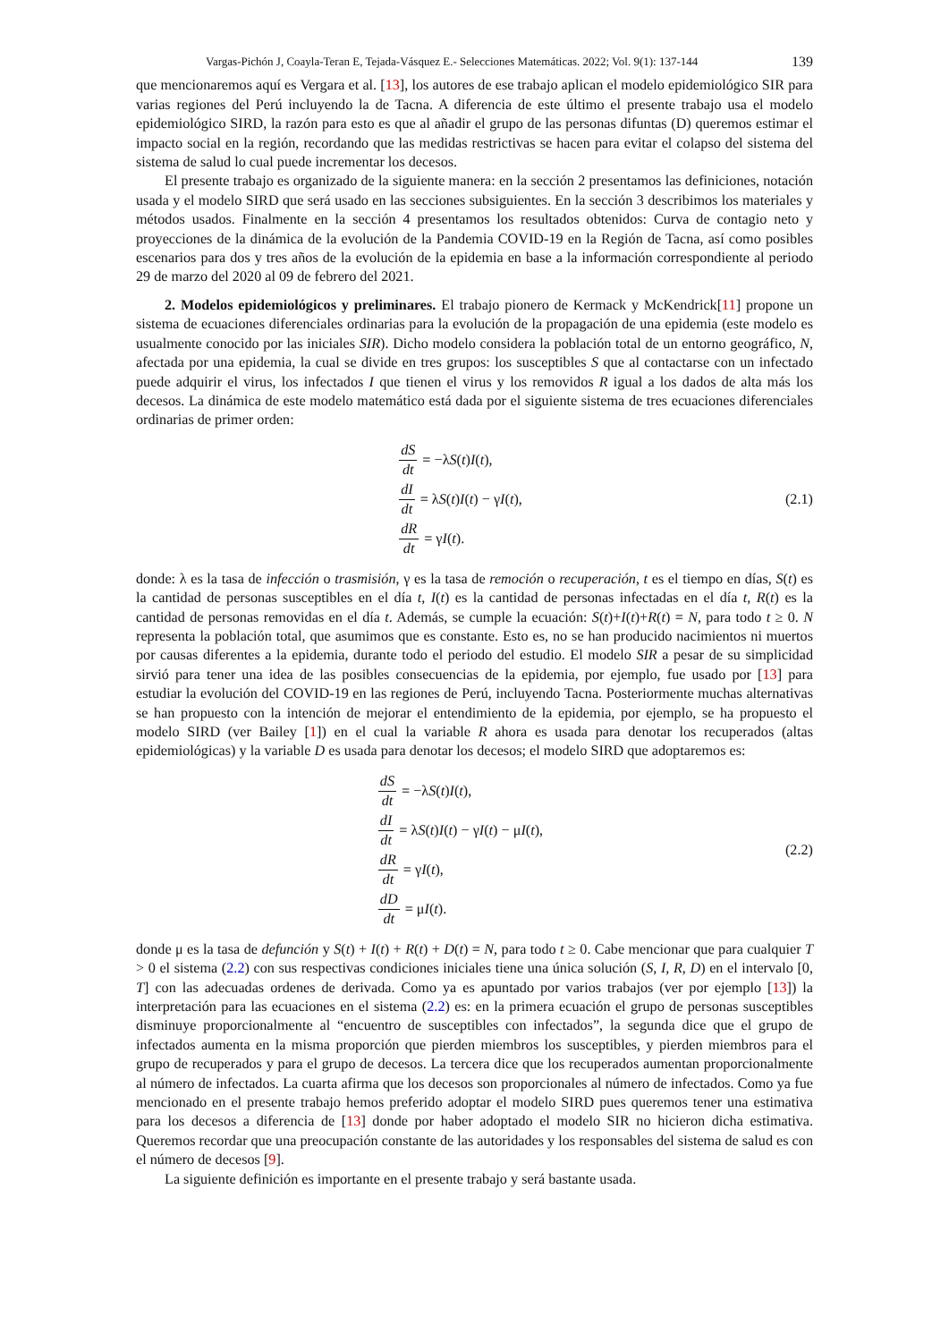Vargas-Pichón J, Coayla-Teran E, Tejada-Vásquez E.- Selecciones Matemáticas. 2022; Vol. 9(1): 137-144 139
que mencionaremos aquí es Vergara et al. [13], los autores de ese trabajo aplican el modelo epidemiológico SIR para varias regiones del Perú incluyendo la de Tacna. A diferencia de este último el presente trabajo usa el modelo epidemiológico SIRD, la razón para esto es que al añadir el grupo de las personas difuntas (D) queremos estimar el impacto social en la región, recordando que las medidas restrictivas se hacen para evitar el colapso del sistema del sistema de salud lo cual puede incrementar los decesos.
El presente trabajo es organizado de la siguiente manera: en la sección 2 presentamos las definiciones, notación usada y el modelo SIRD que será usado en las secciones subsiguientes. En la sección 3 describimos los materiales y métodos usados. Finalmente en la sección 4 presentamos los resultados obtenidos: Curva de contagio neto y proyecciones de la dinámica de la evolución de la Pandemia COVID-19 en la Región de Tacna, así como posibles escenarios para dos y tres años de la evolución de la epidemia en base a la información correspondiente al periodo 29 de marzo del 2020 al 09 de febrero del 2021.
2. Modelos epidemiológicos y preliminares. El trabajo pionero de Kermack y McKendrick[11] propone un sistema de ecuaciones diferenciales ordinarias para la evolución de la propagación de una epidemia (este modelo es usualmente conocido por las iniciales SIR). Dicho modelo considera la población total de un entorno geográfico, N, afectada por una epidemia, la cual se divide en tres grupos: los susceptibles S que al contactarse con un infectado puede adquirir el virus, los infectados I que tienen el virus y los removidos R igual a los dados de alta más los decesos. La dinámica de este modelo matemático está dada por el siguiente sistema de tres ecuaciones diferenciales ordinarias de primer orden:
dS dt = −λ S (t) I (t),
dI dt = λ S (t) I (t) − γ I (t),
dR dt = γ I (t).
(2.1)
donde: λ es la tasa de infección o trasmisión, γ es la tasa de remoción o recuperación, t es el tiempo en días, S(t) es la cantidad de personas susceptibles en el día t, I(t) es la cantidad de personas infectadas en el día t, R(t) es la cantidad de personas removidas en el día t. Además, se cumple la ecuación: S(t)+I(t)+R(t) = N, para todo t ≥ 0. N representa la población total, que asumimos que es constante. Esto es, no se han producido nacimientos ni muertos por causas diferentes a la epidemia, durante todo el periodo del estudio. El modelo SIR a pesar de su simplicidad sirvió para tener una idea de las posibles consecuencias de la epidemia, por ejemplo, fue usado por [13] para estudiar la evolución del COVID-19 en las regiones de Perú, incluyendo Tacna. Posteriormente muchas alternativas se han propuesto con la intención de mejorar el entendimiento de la epidemia, por ejemplo, se ha propuesto el modelo SIRD (ver Bailey [1]) en el cual la variable R ahora es usada para denotar los recuperados (altas epidemiológicas) y la variable D es usada para denotar los decesos; el modelo SIRD que adoptaremos es:
dS dt = −λ S (t) I (t),
dI dt = λ S (t) I (t) − γ I (t) − μ I (t),
dR dt = γ I (t),
dD dt = μ I (t).
(2.2)
donde μ es la tasa de defunción y S(t) + I(t) + R(t) + D(t) = N, para todo t ≥ 0. Cabe mencionar que para cualquier T > 0 el sistema (2.2) con sus respectivas condiciones iniciales tiene una única solución (S, I, R, D) en el intervalo [0, T] con las adecuadas ordenes de derivada. Como ya es apuntado por varios trabajos (ver por ejemplo [13]) la interpretación para las ecuaciones en el sistema (2.2) es: en la primera ecuación el grupo de personas susceptibles disminuye proporcionalmente al “encuentro de susceptibles con infectados”, la segunda dice que el grupo de infectados aumenta en la misma proporción que pierden miembros los susceptibles, y pierden miembros para el grupo de recuperados y para el grupo de decesos. La tercera dice que los recuperados aumentan proporcionalmente al número de infectados. La cuarta afirma que los decesos son proporcionales al número de infectados. Como ya fue mencionado en el presente trabajo hemos preferido adoptar el modelo SIRD pues queremos tener una estimativa para los decesos a diferencia de [13] donde por haber adoptado el modelo SIR no hicieron dicha estimativa. Queremos recordar que una preocupación constante de las autoridades y los responsables del sistema de salud es con el número de decesos [9].
La siguiente definición es importante en el presente trabajo y será bastante usada.